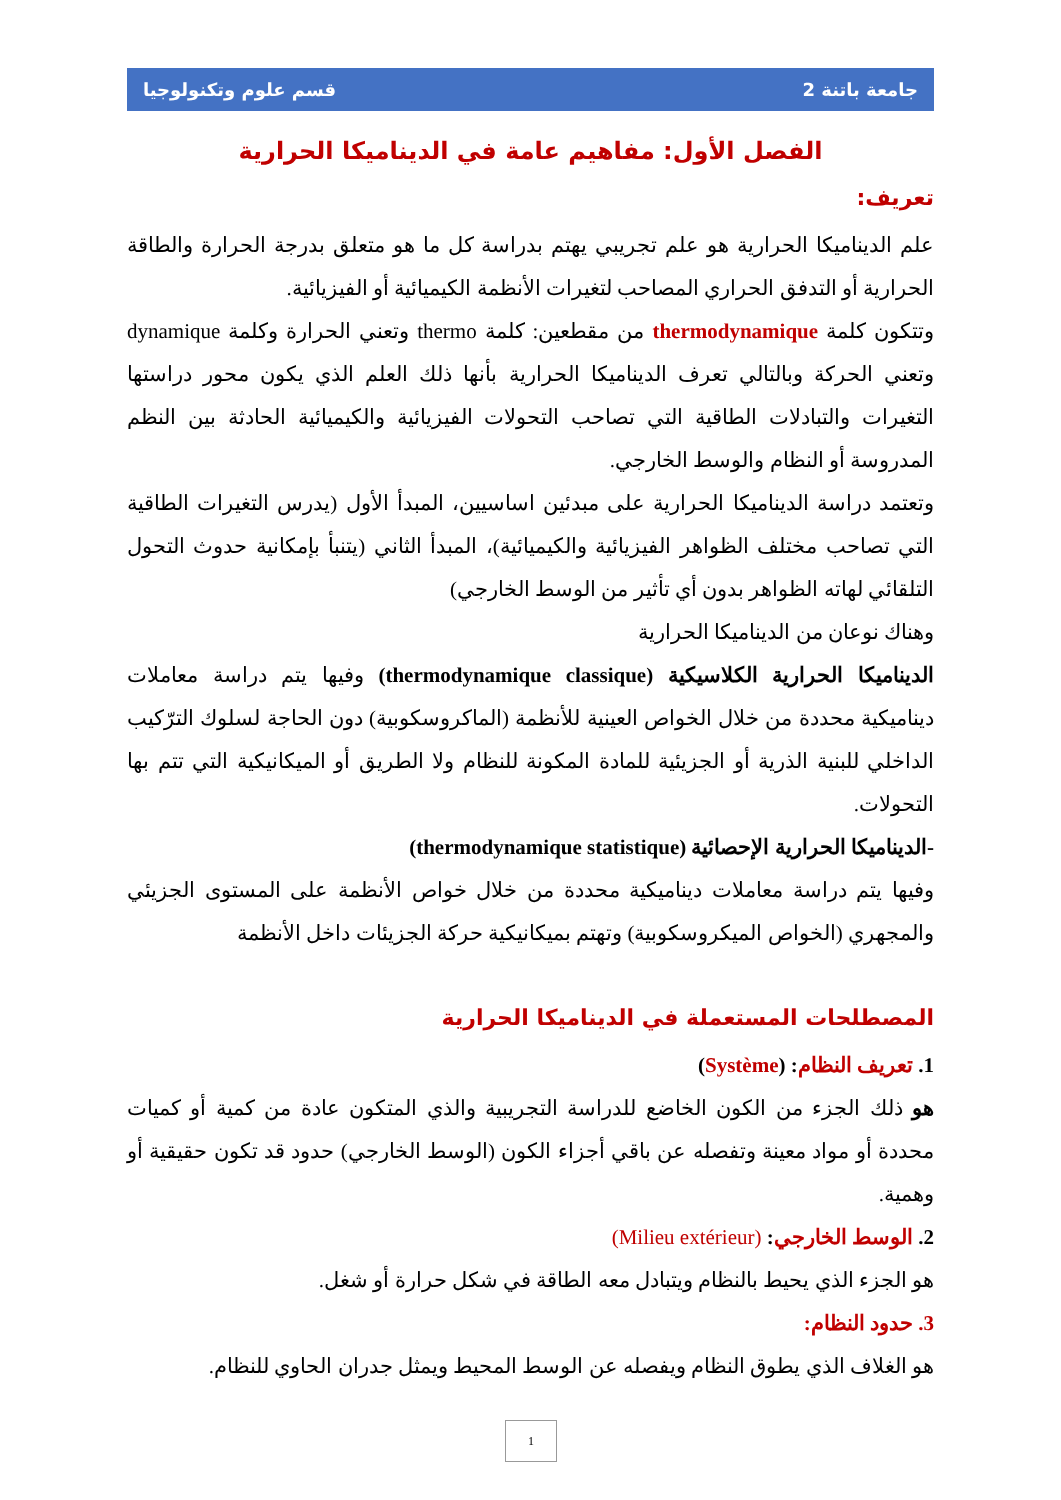جامعة باتنة 2 قسم علوم وتكنولوجيا
الفصل الأول: مفاهيم عامة في الديناميكا الحرارية
تعريف:
علم الديناميكا الحرارية هو علم تجريبي يهتم بدراسة كل ما هو متعلق بدرجة الحرارة والطاقة الحرارية أو التدفق الحراري المصاحب لتغيرات الأنظمة الكيميائية أو الفيزيائية.
وتتكون كلمة thermodynamique من مقطعين: كلمة thermo وتعني الحرارة وكلمة dynamique وتعني الحركة وبالتالي تعرف الديناميكا الحرارية بأنها ذلك العلم الذي يكون محور دراستها التغيرات والتبادلات الطاقية التي تصاحب التحولات الفيزيائية والكيميائية الحادثة بين النظم المدروسة أو النظام والوسط الخارجي.
وتعتمد دراسة الديناميكا الحرارية على مبدئين اساسيين، المبدأ الأول (يدرس التغيرات الطاقية التي تصاحب مختلف الظواهر الفيزيائية والكيميائية)، المبدأ الثاني (يتنبأ بإمكانية حدوث التحول التلقائي لهاته الظواهر بدون أي تأثير من الوسط الخارجي)
وهناك نوعان من الديناميكا الحرارية
الديناميكا الحرارية الكلاسيكية (thermodynamique classique) وفيها يتم دراسة معاملات ديناميكية محددة من خلال الخواص العينية للأنظمة (الماكروسكوبية) دون الحاجة لسلوك الترّكيب الداخلي للبنية الذرية أو الجزيئية للمادة المكونة للنظام ولا الطريق أو الميكانيكية التي تتم بها التحولات.
-الديناميكا الحرارية الإحصائية (thermodynamique statistique)
وفيها يتم دراسة معاملات ديناميكية محددة من خلال خواص الأنظمة على المستوى الجزيئي والمجهري (الخواص الميكروسكوبية) وتهتم بميكانيكية حركة الجزيئات داخل الأنظمة
المصطلحات المستعملة في الديناميكا الحرارية
1. تعريف النظام: (Système)
هو ذلك الجزء من الكون الخاضع للدراسة التجريبية والذي المتكون عادة من كمية أو كميات محددة أو مواد معينة وتفصله عن باقي أجزاء الكون (الوسط الخارجي) حدود قد تكون حقيقية أو وهمية.
2. الوسط الخارجي: (Milieu extérieur)
هو الجزء الذي يحيط بالنظام ويتبادل معه الطاقة في شكل حرارة أو شغل.
3. حدود النظام:
هو الغلاف الذي يطوق النظام ويفصله عن الوسط المحيط ويمثل جدران الحاوي للنظام.
1